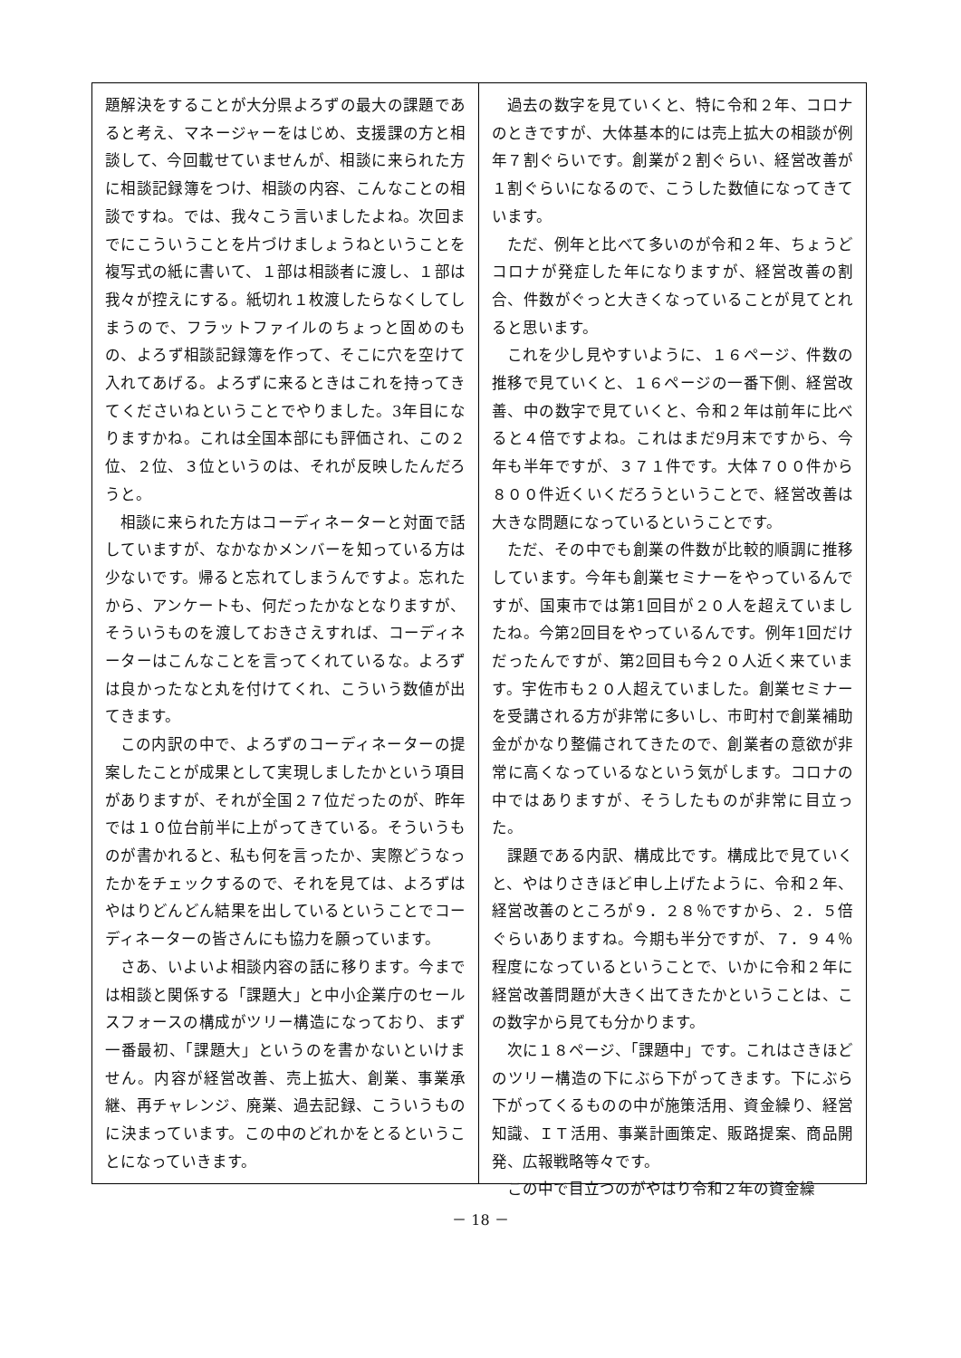題解決をすることが大分県よろずの最大の課題であると考え、マネージャーをはじめ、支援課の方と相談して、今回載せていませんが、相談に来られた方に相談記録簿をつけ、相談の内容、こんなことの相談ですね。では、我々こう言いましたよね。次回までにこういうことを片づけましょうねということを複写式の紙に書いて、１部は相談者に渡し、１部は我々が控えにする。紙切れ１枚渡したらなくしてしまうので、フラットファイルのちょっと固めのもの、よろず相談記録簿を作って、そこに穴を空けて入れてあげる。よろずに来るときはこれを持ってきてくださいねということでやりました。3年目になりますかね。これは全国本部にも評価され、この２位、２位、３位というのは、それが反映したんだろうと。
相談に来られた方はコーディネーターと対面で話していますが、なかなかメンバーを知っている方は少ないです。帰ると忘れてしまうんですよ。忘れたから、アンケートも、何だったかなとなりますが、そういうものを渡しておきさえすれば、コーディネーターはこんなことを言ってくれているな。よろずは良かったなと丸を付けてくれ、こういう数値が出てきます。
この内訳の中で、よろずのコーディネーターの提案したことが成果として実現しましたかという項目がありますが、それが全国２７位だったのが、昨年では１０位台前半に上がってきている。そういうものが書かれると、私も何を言ったか、実際どうなったかをチェックするので、それを見ては、よろずはやはりどんどん結果を出しているということでコーディネーターの皆さんにも協力を願っています。
さあ、いよいよ相談内容の話に移ります。今までは相談と関係する「課題大」と中小企業庁のセールスフォースの構成がツリー構造になっており、まず一番最初、「課題大」というのを書かないといけません。内容が経営改善、売上拡大、創業、事業承継、再チャレンジ、廃業、過去記録、こういうものに決まっています。この中のどれかをとるということになっていきます。
過去の数字を見ていくと、特に令和２年、コロナのときですが、大体基本的には売上拡大の相談が例年７割ぐらいです。創業が２割ぐらい、経営改善が１割ぐらいになるので、こうした数値になってきています。
ただ、例年と比べて多いのが令和２年、ちょうどコロナが発症した年になりますが、経営改善の割合、件数がぐっと大きくなっていることが見てとれると思います。
これを少し見やすいように、１６ページ、件数の推移で見ていくと、１６ページの一番下側、経営改善、中の数字で見ていくと、令和２年は前年に比べると４倍ですよね。これはまだ9月末ですから、今年も半年ですが、３７１件です。大体７００件から８００件近くいくだろうということで、経営改善は大きな問題になっているということです。
ただ、その中でも創業の件数が比較的順調に推移しています。今年も創業セミナーをやっているんですが、国東市では第1回目が２０人を超えていましたね。今第2回目をやっているんです。例年1回だけだったんですが、第2回目も今２０人近く来ています。宇佐市も２０人超えていました。創業セミナーを受講される方が非常に多いし、市町村で創業補助金がかなり整備されてきたので、創業者の意欲が非常に高くなっているなという気がします。コロナの中ではありますが、そうしたものが非常に目立った。
課題である内訳、構成比です。構成比で見ていくと、やはりさきほど申し上げたように、令和２年、経営改善のところが９．２８％ですから、２．５倍ぐらいありますね。今期も半分ですが、７．９４％程度になっているということで、いかに令和２年に経営改善問題が大きく出てきたかということは、この数字から見ても分かります。
次に１８ページ、「課題中」です。これはさきほどのツリー構造の下にぶら下がってきます。下にぶら下がってくるものの中が施策活用、資金繰り、経営知識、ＩＴ活用、事業計画策定、販路提案、商品開発、広報戦略等々です。
この中で目立つのがやはり令和２年の資金繰
－ 18 －